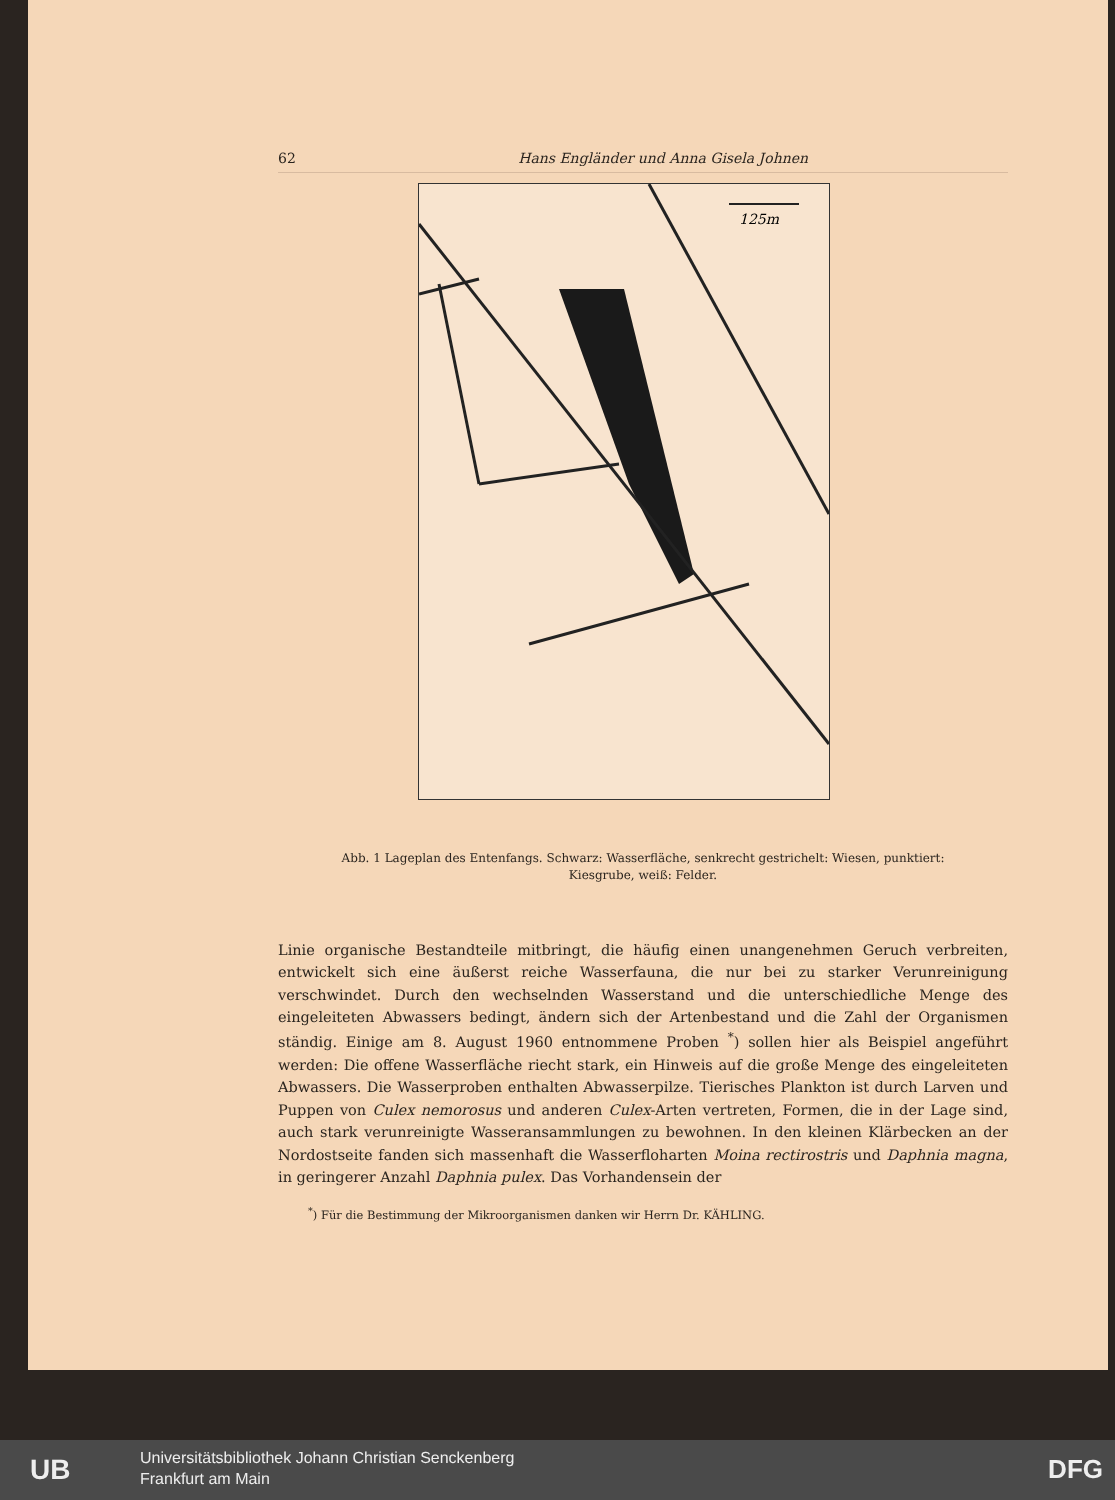62 Hans Engländer und Anna Gisela Johnen
125m
Abb. 1 Lageplan des Entenfangs. Schwarz: Wasserfläche, senkrecht gestrichelt: Wiesen, punktiert: Kiesgrube, weiß: Felder.
Linie organische Bestandteile mitbringt, die häufig einen unangenehmen Geruch verbreiten, entwickelt sich eine äußerst reiche Wasserfauna, die nur bei zu starker Verunreinigung verschwindet. Durch den wechselnden Wasserstand und die unterschiedliche Menge des eingeleiteten Abwassers bedingt, ändern sich der Artenbestand und die Zahl der Organismen ständig. Einige am 8. August 1960 entnommene Proben <sup>*</sup>) sollen hier als Beispiel angeführt werden: Die offene Wasserfläche riecht stark, ein Hinweis auf die große Menge des eingeleiteten Abwassers. Die Wasserproben enthalten Abwasserpilze. Tierisches Plankton ist durch Larven und Puppen von Culex nemorosus und anderen Culex-Arten vertreten, Formen, die in der Lage sind, auch stark verunreinigte Wasseransammlungen zu bewohnen. In den kleinen Klärbecken an der Nordostseite fanden sich massenhaft die Wasserfloharten Moina rectirostris und Daphnia magna, in geringerer Anzahl Daphnia pulex. Das Vorhandensein der
<sup>*</sup>) Für die Bestimmung der Mikroorganismen danken wir Herrn Dr. KÄHLING.
UB
Universitätsbibliothek Johann Christian Senckenberg
Frankfurt am Main
DFG